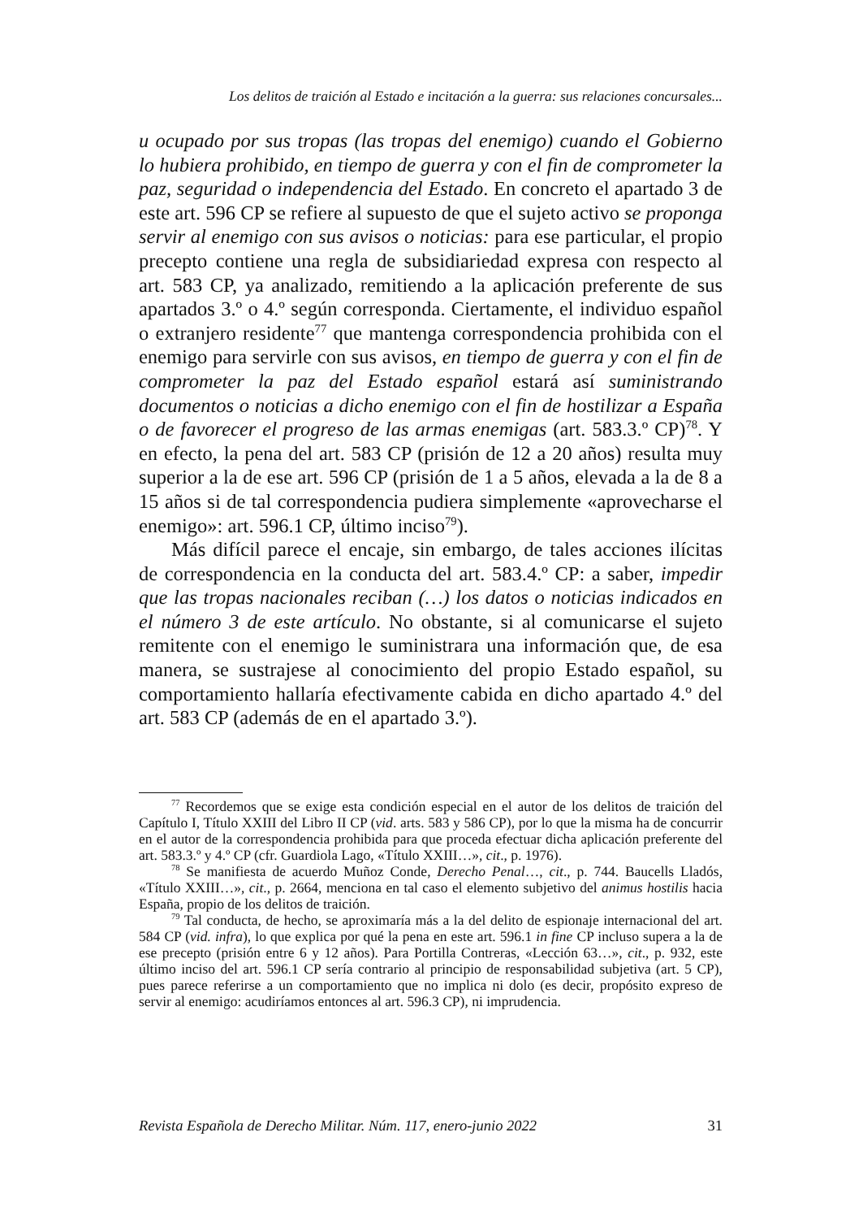Los delitos de traición al Estado e incitación a la guerra: sus relaciones concursales...
u ocupado por sus tropas (las tropas del enemigo) cuando el Gobierno lo hubiera prohibido, en tiempo de guerra y con el fin de comprometer la paz, seguridad o independencia del Estado. En concreto el apartado 3 de este art. 596 CP se refiere al supuesto de que el sujeto activo se proponga servir al enemigo con sus avisos o noticias: para ese particular, el propio precepto contiene una regla de subsidiariedad expresa con respecto al art. 583 CP, ya analizado, remitiendo a la aplicación preferente de sus apartados 3.º o 4.º según corresponda. Ciertamente, el individuo español o extranjero residente<sup>77</sup> que mantenga correspondencia prohibida con el enemigo para servirle con sus avisos, en tiempo de guerra y con el fin de comprometer la paz del Estado español estará así suministrando documentos o noticias a dicho enemigo con el fin de hostilizar a España o de favorecer el progreso de las armas enemigas (art. 583.3.º CP)<sup>78</sup>. Y en efecto, la pena del art. 583 CP (prisión de 12 a 20 años) resulta muy superior a la de ese art. 596 CP (prisión de 1 a 5 años, elevada a la de 8 a 15 años si de tal correspondencia pudiera simplemente «aprovecharse el enemigo»: art. 596.1 CP, último inciso<sup>79</sup>).
Más difícil parece el encaje, sin embargo, de tales acciones ilícitas de correspondencia en la conducta del art. 583.4.º CP: a saber, impedir que las tropas nacionales reciban (…) los datos o noticias indicados en el número 3 de este artículo. No obstante, si al comunicarse el sujeto remitente con el enemigo le suministrara una información que, de esa manera, se sustrajese al conocimiento del propio Estado español, su comportamiento hallaría efectivamente cabida en dicho apartado 4.º del art. 583 CP (además de en el apartado 3.º).
<sup>77</sup> Recordemos que se exige esta condición especial en el autor de los delitos de traición del Capítulo I, Título XXIII del Libro II CP (vid. arts. 583 y 586 CP), por lo que la misma ha de concurrir en el autor de la correspondencia prohibida para que proceda efectuar dicha aplicación preferente del art. 583.3.º y 4.º CP (cfr. Guardiola Lago, «Título XXIII…», cit., p. 1976).
<sup>78</sup> Se manifiesta de acuerdo Muñoz Conde, Derecho Penal…, cit., p. 744. Baucells Lladós, «Título XXIII…», cit., p. 2664, menciona en tal caso el elemento subjetivo del animus hostilis hacia España, propio de los delitos de traición.
<sup>79</sup> Tal conducta, de hecho, se aproximaría más a la del delito de espionaje internacional del art. 584 CP (vid. infra), lo que explica por qué la pena en este art. 596.1 in fine CP incluso supera a la de ese precepto (prisión entre 6 y 12 años). Para Portilla Contreras, «Lección 63…», cit., p. 932, este último inciso del art. 596.1 CP sería contrario al principio de responsabilidad subjetiva (art. 5 CP), pues parece referirse a un comportamiento que no implica ni dolo (es decir, propósito expreso de servir al enemigo: acudiríamos entonces al art. 596.3 CP), ni imprudencia.
Revista Española de Derecho Militar. Núm. 117, enero-junio 2022 31